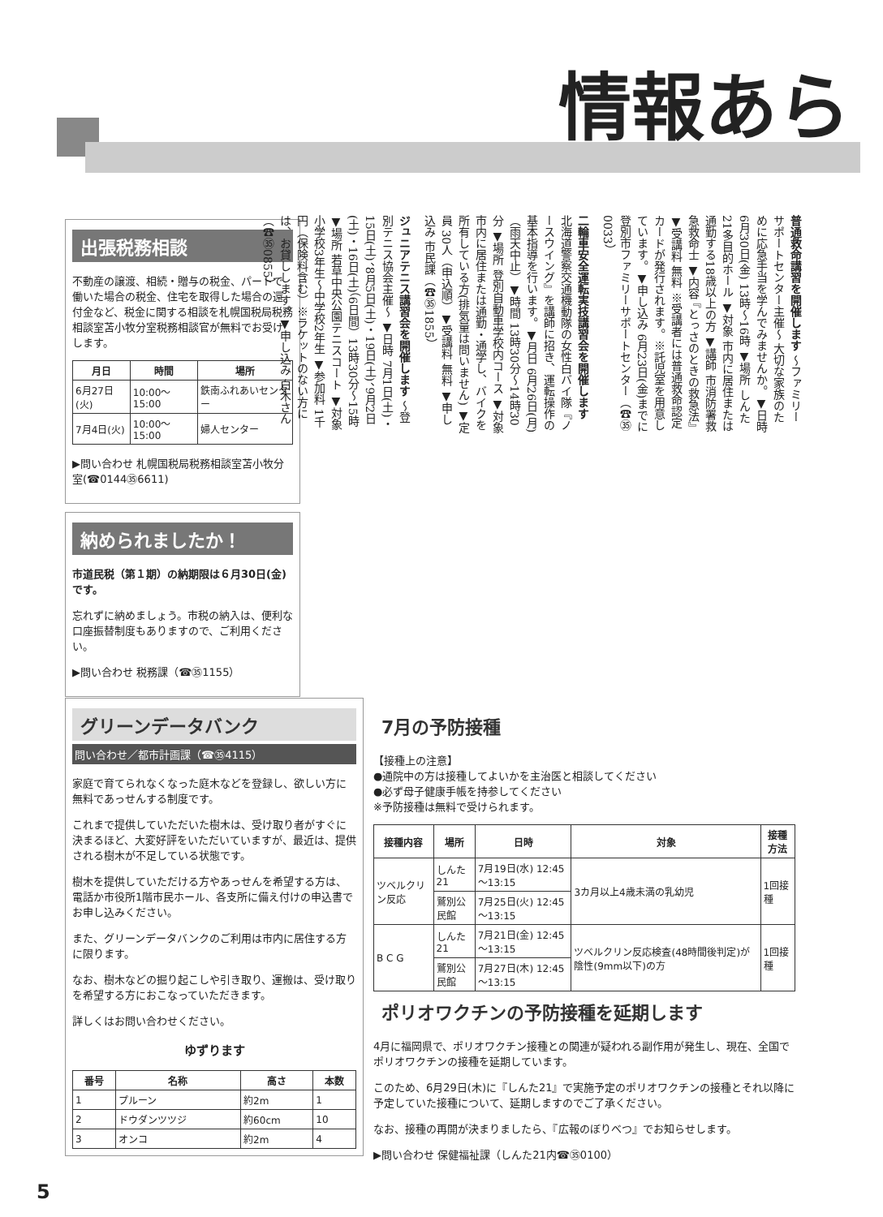情報あら
出張税務相談
不動産の譲渡、相続・贈与の税金、パートで働いた場合の税金、住宅を取得した場合の還付金など、税金に関する相談を札幌国税局税務相談室苫小牧分室税務相談官が無料でお受けします。
| 月日 | 時間 | 場所 |
| --- | --- | --- |
| 6月27日(火) | 10:00～15:00 | 鉄南ふれあいセンター |
| 7月4日(火) | 10:00～15:00 | 婦人センター |
▶問い合わせ 札幌国税局税務相談室苫小牧分室(☎0144㉟6611)
納められましたか！
市道民税（第１期）の納期限は６月30日(金)です。
忘れずに納めましょう。市税の納入は、便利な口座振替制度もありますので、ご利用ください。
▶問い合わせ 税務課（☎㉟1155）
普通救命講習を開催します ～ファミリーサポートセンター主催～ 大切な家族のために応急手当を学んでみませんか。▼日時 6月30日(金) 13時～16時 ▼場所 しんた21多目的ホール ▼対象 市内に居住または通勤する18歳以上の方 ▼講師 市消防署救急救命士 ▼内容 『とっさのときの救急法』 ▼受講料 無料 ※受講者には普通救命認定カードが発行されます。※託児室を用意しています。▼申し込み 6月23日(金)までに登別市ファミリーサポートセンター（☎㉟0033）
二輪車安全運転実技講習会を開催します 北海道警察交通機動隊の女性白バイ隊『ノースウイング』を講師に招き、運転操作の基本指導を行います。▼月日 6月26日(月)（雨天中止）▼時間 13時30分～14時30分 ▼場所 登別自動車学校内コース ▼対象 市内に居住または通勤・通学し、バイクを所有している方(排気量は問いません) ▼定員 30人（申込順）▼受講料 無料 ▼申し込み 市民課（☎㉟1855）
ジュニアテニス講習会を開催します ～登別テニス協会主催～ ▼日時 7月1日(土)・15日(土)、8月5日(土)・19日(土)、9月2日(土)・16日(土)（6日間）13時30分～15時 ▼場所 若草中央公園テニスコート ▼対象 小学校3年生～中学校2年生 ▼参加料 1千円（保険料含む）※ラケットのない方には、お貸しします。▼申し込み 白木さん（☎㉟0855）
グリーンデータバンク
問い合わせ／都市計画課（☎㉟4115）
家庭で育てられなくなった庭木などを登録し、欲しい方に無料であっせんする制度です。
これまで提供していただいた樹木は、受け取り者がすぐに決まるほど、大変好評をいただいていますが、最近は、提供される樹木が不足している状態です。
樹木を提供していただける方やあっせんを希望する方は、電話か市役所1階市民ホール、各支所に備え付けの申込書でお申し込みください。
また、グリーンデータバンクのご利用は市内に居住する方に限ります。
なお、樹木などの掘り起こしや引き取り、運搬は、受け取りを希望する方におこなっていただきます。
詳しくはお問い合わせください。
ゆずります
| 番号 | 名称 | 高さ | 本数 |
| --- | --- | --- | --- |
| 1 | プルーン | 約2m | 1 |
| 2 | ドウダンツツジ | 約60cm | 10 |
| 3 | オンコ | 約2m | 4 |
7月の予防接種
【接種上の注意】
●通院中の方は接種してよいかを主治医と相談してください
●必ず母子健康手帳を持参してください
※予防接種は無料で受けられます。
| 接種内容 | 場所 | 日時 | 対象 | 接種方法 |
| --- | --- | --- | --- | --- |
| ツベルクリン反応 | しんた21 | 7月19日(水) 12:45～13:15 | 3カ月以上4歳未満の乳幼児 | 1回接種 |
| | 鷲別公民館 | 7月25日(火) 12:45～13:15 | | |
| B C G | しんた21 | 7月21日(金) 12:45～13:15 | ツベルクリン反応検査(48時間後判定)が陰性(9mm以下)の方 | 1回接種 |
| | 鷲別公民館 | 7月27日(木) 12:45～13:15 | | |
ポリオワクチンの予防接種を延期します
4月に福岡県で、ポリオワクチン接種との関連が疑われる副作用が発生し、現在、全国でポリオワクチンの接種を延期しています。
このため、6月29日(木)に『しんた21』で実施予定のポリオワクチンの接種とそれ以降に予定していた接種について、延期しますのでご了承ください。
なお、接種の再開が決まりましたら、『広報のぼりべつ』でお知らせします。
▶問い合わせ 保健福祉課（しんた21内☎㉟0100）
5